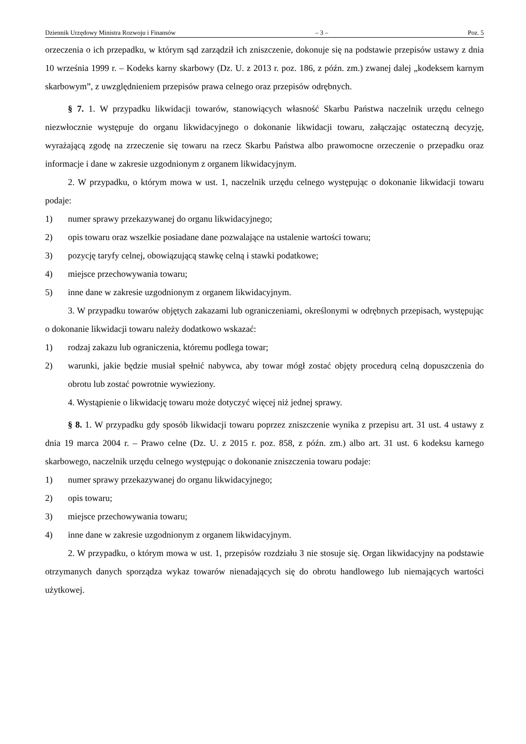Dziennik Urzędowy Ministra Rozwoju i Finansów – 3 – Poz. 5
orzeczenia o ich przepadku, w którym sąd zarządził ich zniszczenie, dokonuje się na podstawie przepisów ustawy z dnia 10 września 1999 r. – Kodeks karny skarbowy (Dz. U. z 2013 r. poz. 186, z późn. zm.) zwanej dalej „kodeksem karnym skarbowym”, z uwzględnieniem przepisów prawa celnego oraz przepisów odrębnych.
§ 7. 1. W przypadku likwidacji towarów, stanowiących własność Skarbu Państwa naczelnik urzędu celnego niezwłocznie występuje do organu likwidacyjnego o dokonanie likwidacji towaru, załączając ostateczną decyzję, wyrażającą zgodę na zrzeczenie się towaru na rzecz Skarbu Państwa albo prawomocne orzeczenie o przepadku oraz informacje i dane w zakresie uzgodnionym z organem likwidacyjnym.
2. W przypadku, o którym mowa w ust. 1, naczelnik urzędu celnego występując o dokonanie likwidacji towaru podaje:
1) numer sprawy przekazywanej do organu likwidacyjnego;
2) opis towaru oraz wszelkie posiadane dane pozwalające na ustalenie wartości towaru;
3) pozycję taryfy celnej, obowiązującą stawkę celną i stawki podatkowe;
4) miejsce przechowywania towaru;
5) inne dane w zakresie uzgodnionym z organem likwidacyjnym.
3. W przypadku towarów objętych zakazami lub ograniczeniami, określonymi w odrębnych przepisach, występując o dokonanie likwidacji towaru należy dodatkowo wskazać:
1) rodzaj zakazu lub ograniczenia, któremu podlega towar;
2) warunki, jakie będzie musiał spełnić nabywca, aby towar mógł zostać objęty procedurą celną dopuszczenia do obrotu lub zostać powrotnie wywieziony.
4. Wystąpienie o likwidację towaru może dotyczyć więcej niż jednej sprawy.
§ 8. 1. W przypadku gdy sposób likwidacji towaru poprzez zniszczenie wynika z przepisu art. 31 ust. 4 ustawy z dnia 19 marca 2004 r. – Prawo celne (Dz. U. z 2015 r. poz. 858, z późn. zm.) albo art. 31 ust. 6 kodeksu karnego skarbowego, naczelnik urzędu celnego występując o dokonanie zniszczenia towaru podaje:
1) numer sprawy przekazywanej do organu likwidacyjnego;
2) opis towaru;
3) miejsce przechowywania towaru;
4) inne dane w zakresie uzgodnionym z organem likwidacyjnym.
2. W przypadku, o którym mowa w ust. 1, przepisów rozdziału 3 nie stosuje się. Organ likwidacyjny na podstawie otrzymanych danych sporządza wykaz towarów nienadających się do obrotu handlowego lub niemających wartości użytkowej.